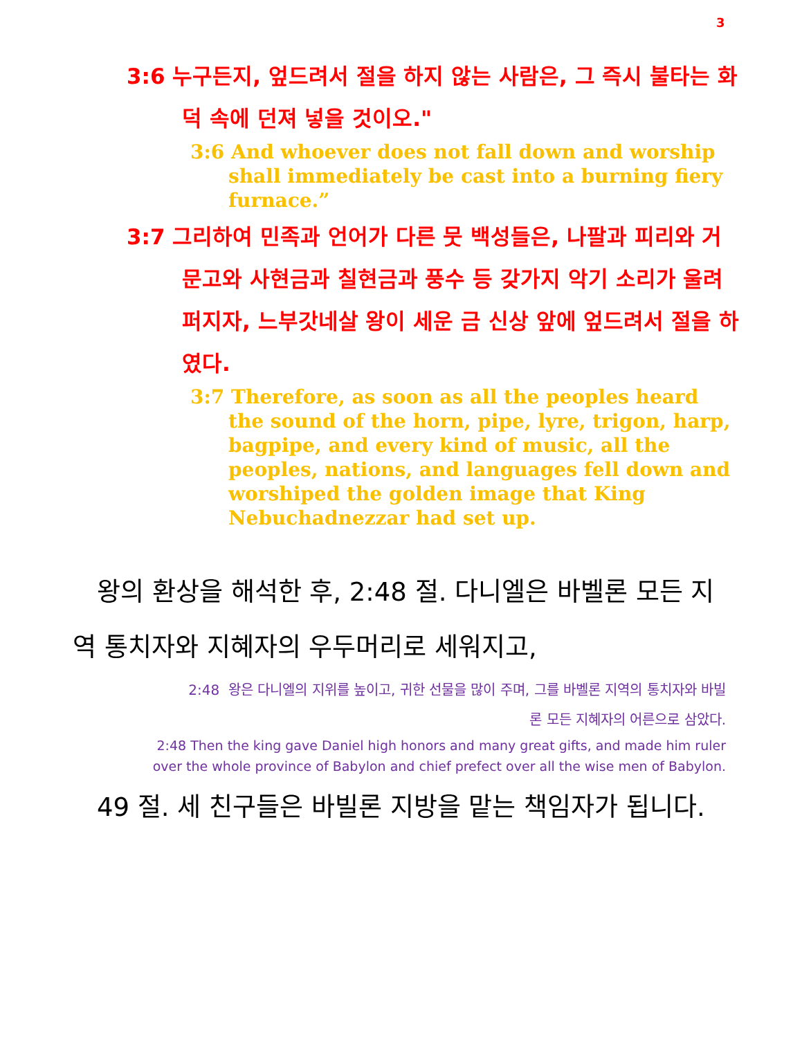3
3:6 누구든지, 엎드려서 절을 하지 않는 사람은, 그 즉시 불타는 화덕 속에 던져 넣을 것이오."
3:6 And whoever does not fall down and worship shall immediately be cast into a burning fiery furnace.”
3:7 그리하여 민족과 언어가 다른 뭇 백성들은, 나팔과 피리와 거문고와 사현금과 칠현금과 풍수 등 갖가지 악기 소리가 울려 퍼지자, 느부갓네살 왕이 세운 금 신상 앞에 엎드려서 절을 하였다.
3:7 Therefore, as soon as all the peoples heard the sound of the horn, pipe, lyre, trigon, harp, bagpipe, and every kind of music, all the peoples, nations, and languages fell down and worshiped the golden image that King Nebuchadnezzar had set up.
왕의 환상을 해석한 후, 2:48 절. 다니엘은 바벨론 모든 지역 통치자와 지혜자의 우두머리로 세워지고,
2:48 왕은 다니엘의 지위를 높이고, 귀한 선물을 많이 주며, 그를 바벨론 지역의 통치자와 바빌론 모든 지혜자의 어른으로 삼았다.
2:48 Then the king gave Daniel high honors and many great gifts, and made him ruler over the whole province of Babylon and chief prefect over all the wise men of Babylon.
49 절. 세 친구들은 바빌론 지방을 맡는 책임자가 됩니다.